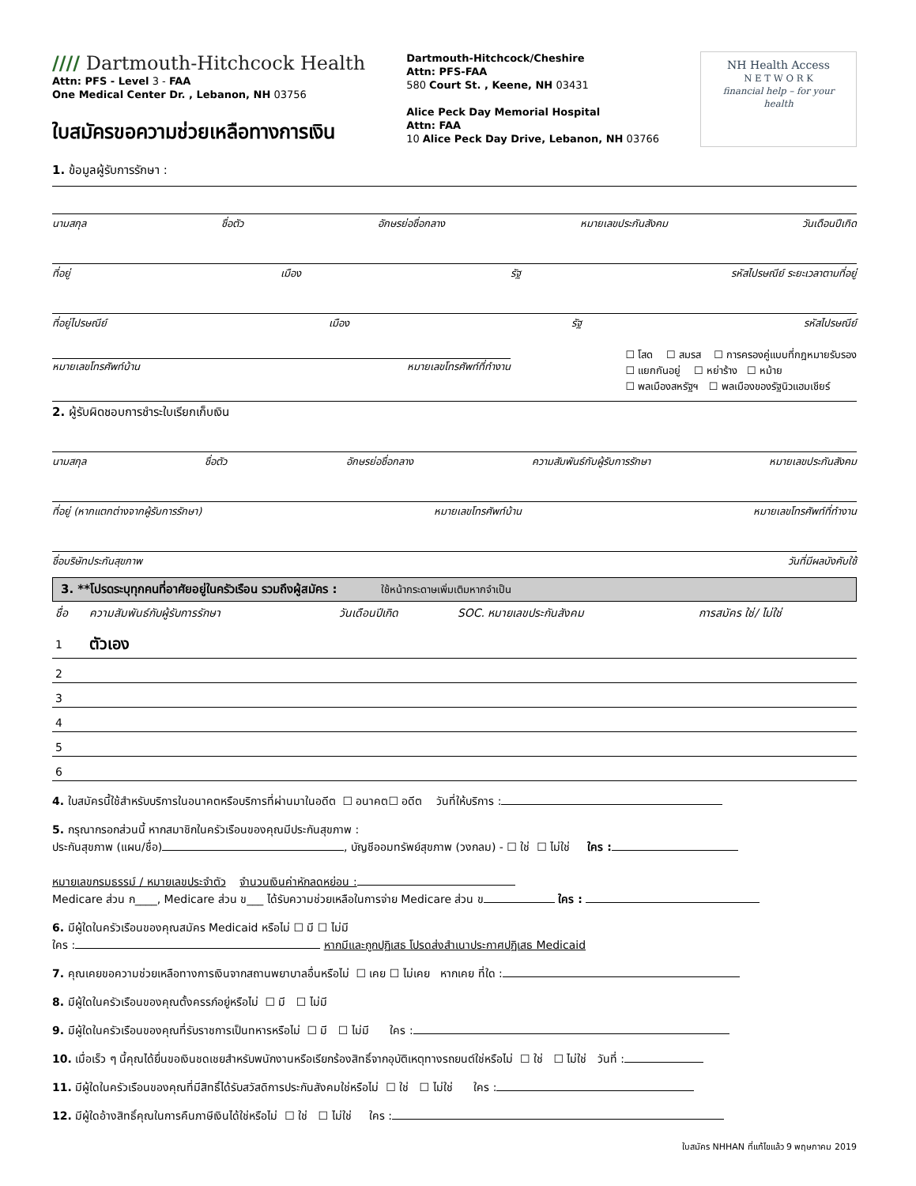//// Dartmouth-Hitchcock Health
Attn: PFS - Level 3 - FAA
One Medical Center Dr. , Lebanon, NH 03756
ใบสมัครขอความช่วยเหลือทางการเงิน
Dartmouth-Hitchcock/Cheshire
Attn: PFS-FAA
580 Court St. , Keene, NH 03431
Alice Peck Day Memorial Hospital
Attn: FAA
10 Alice Peck Day Drive, Lebanon, NH 03766
NH Health Access
N E T W O R K
financial help – for your health
1. ข้อมูลผู้รับการรักษา :
นามสกุล ชื่อตัว อักษรย่อชื่อกลาง หมายเลขประกันสังคม วันเดือนปีเกิด
ที่อยู่ เมือง รัฐ รหัสไปรษณีย์ ระยะเวลาตามที่อยู่
ที่อยู่ไปรษณีย์ เมือง รัฐ รหัสไปรษณีย์
หมายเลขโทรศัพท์บ้าน หมายเลขโทรศัพท์ที่ทำงาน
☐ โสด ☐ สมรส ☐ การครองคู่แบบที่กฎหมายรับรอง
☐ แยกกันอยู่ ☐ หย่าร้าง ☐ หม้าย
☐ พลเมืองสหรัฐฯ ☐ พลเมืองของรัฐนิวแฮมเชียร์
2. ผู้รับผิดชอบการชำระใบเรียกเก็บเงิน
นามสกุล ชื่อตัว อักษรย่อชื่อกลาง ความสัมพันธ์กับผู้รับการรักษา หมายเลขประกันสังคม
ที่อยู่ (หากแตกต่างจากผู้รับการรักษา) หมายเลขโทรศัพท์บ้าน หมายเลขโทรศัพท์ที่ทำงาน
ชื่อบริษัทประกันสุขภาพ วันที่มีผลบังคับใช้
3. **โปรดระบุทุกคนที่อาศัยอยู่ในครัวเรือน รวมถึงผู้สมัคร : ใช้หน้ากระดาษเพิ่มเติมหากจำเป็น
| ชื่อ | ความสัมพันธ์กับผู้รับการรักษา | วันเดือนปีเกิด | SOC. หมายเลขประกันสังคม | การสมัคร ใช่/ ไม่ใช่ |
| --- | --- | --- | --- | --- |
| 1 | ตัวเอง | | | |
| 2 | | | | |
| 3 | | | | |
| 4 | | | | |
| 5 | | | | |
| 6 | | | | |
4. ใบสมัครนี้ใช้สำหรับบริการในอนาคตหรือบริการที่ผ่านมาในอดีต ☐ อนาคต☐ อดีต วันที่ให้บริการ :
5. กรุณากรอกส่วนนี้ หากสมาชิกในครัวเรือนของคุณมีประกันสุขภาพ :
ประกันสุขภาพ (แผน/ชื่อ) , บัญชีออมทรัพย์สุขภาพ (วงกลม) - ☐ ใช่ ☐ ไม่ใช่ ใคร :
หมายเลขกรมธรรม์ / หมายเลขประจำตัว จำนวนเงินค่าหักลดหย่อน :
Medicare ส่วน ก____, Medicare ส่วน ข___ ได้รับความช่วยเหลือในการจ่าย Medicare ส่วน ข ใคร :
6. มีผู้ใดในครัวเรือนของคุณสมัคร Medicaid หรือไม่ ☐ มี ☐ ไม่มี
ใคร : หากมีและถูกปฏิเสธ โปรดส่งสำเนาประกาศปฏิเสธ Medicaid
7. คุณเคยขอความช่วยเหลือทางการเงินจากสถานพยาบาลอื่นหรือไม่ ☐ เคย ☐ ไม่เคย หากเคย ที่ใด :
8. มีผู้ใดในครัวเรือนของคุณตั้งครรภ์อยู่หรือไม่ ☐ มี ☐ ไม่มี
9. มีผู้ใดในครัวเรือนของคุณที่รับราชการเป็นทหารหรือไม่ ☐ มี ☐ ไม่มี ใคร :
10. เมื่อเร็ว ๆ นี้คุณได้ยื่นขอเงินชดเชยสำหรับพนักงานหรือเรียกร้องสิทธิ์จากอุบัติเหตุทางรถยนต์ใช่หรือไม่ ☐ ใช่ ☐ ไม่ใช่ วันที่ :
11. มีผู้ใดในครัวเรือนของคุณที่มีสิทธิ์ได้รับสวัสดิการประกันสังคมใช่หรือไม่ ☐ ใช่ ☐ ไม่ใช่ ใคร :
12. มีผู้ใดอ้างสิทธิ์คุณในการคืนภาษีเงินได้ใช่หรือไม่ ☐ ใช่ ☐ ไม่ใช่ ใคร :
ใบสมัคร NHHAN ที่แก้ไขแล้ว 9 พฤษภาคม 2019